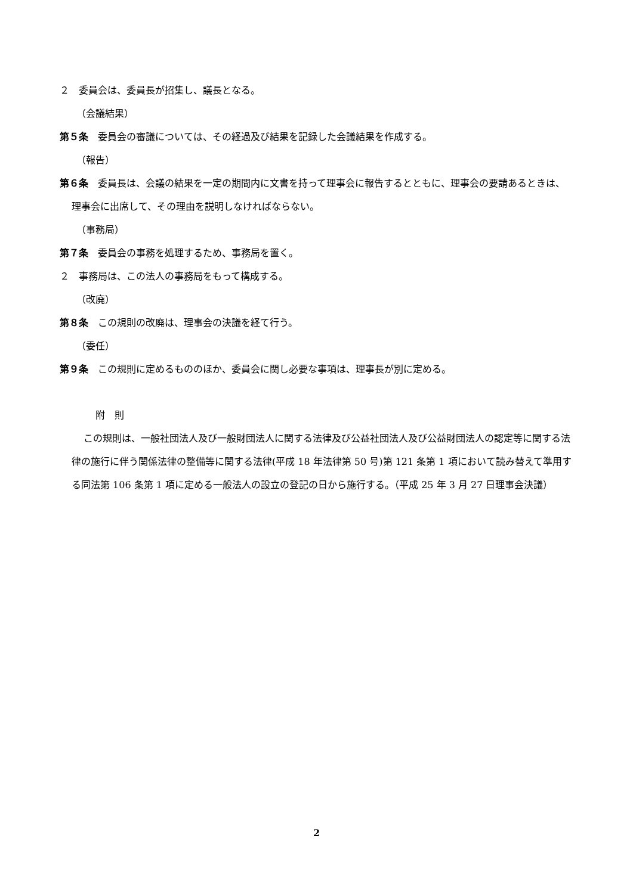２　委員会は、委員長が招集し、議長となる。
（会議結果）
第５条　委員会の審議については、その経過及び結果を記録した会議結果を作成する。
（報告）
第６条　委員長は、会議の結果を一定の期間内に文書を持って理事会に報告するとともに、理事会の要請あるときは、理事会に出席して、その理由を説明しなければならない。
（事務局）
第７条　委員会の事務を処理するため、事務局を置く。
２　事務局は、この法人の事務局をもって構成する。
（改廃）
第８条　この規則の改廃は、理事会の決議を経て行う。
（委任）
第９条　この規則に定めるもののほか、委員会に関し必要な事項は、理事長が別に定める。
附　則
この規則は、一般社団法人及び一般財団法人に関する法律及び公益社団法人及び公益財団法人の認定等に関する法律の施行に伴う関係法律の整備等に関する法律(平成 18 年法律第 50 号)第 121 条第 1 項において読み替えて準用する同法第 106 条第 1 項に定める一般法人の設立の登記の日から施行する。（平成 25 年 3 月 27 日理事会決議）
2